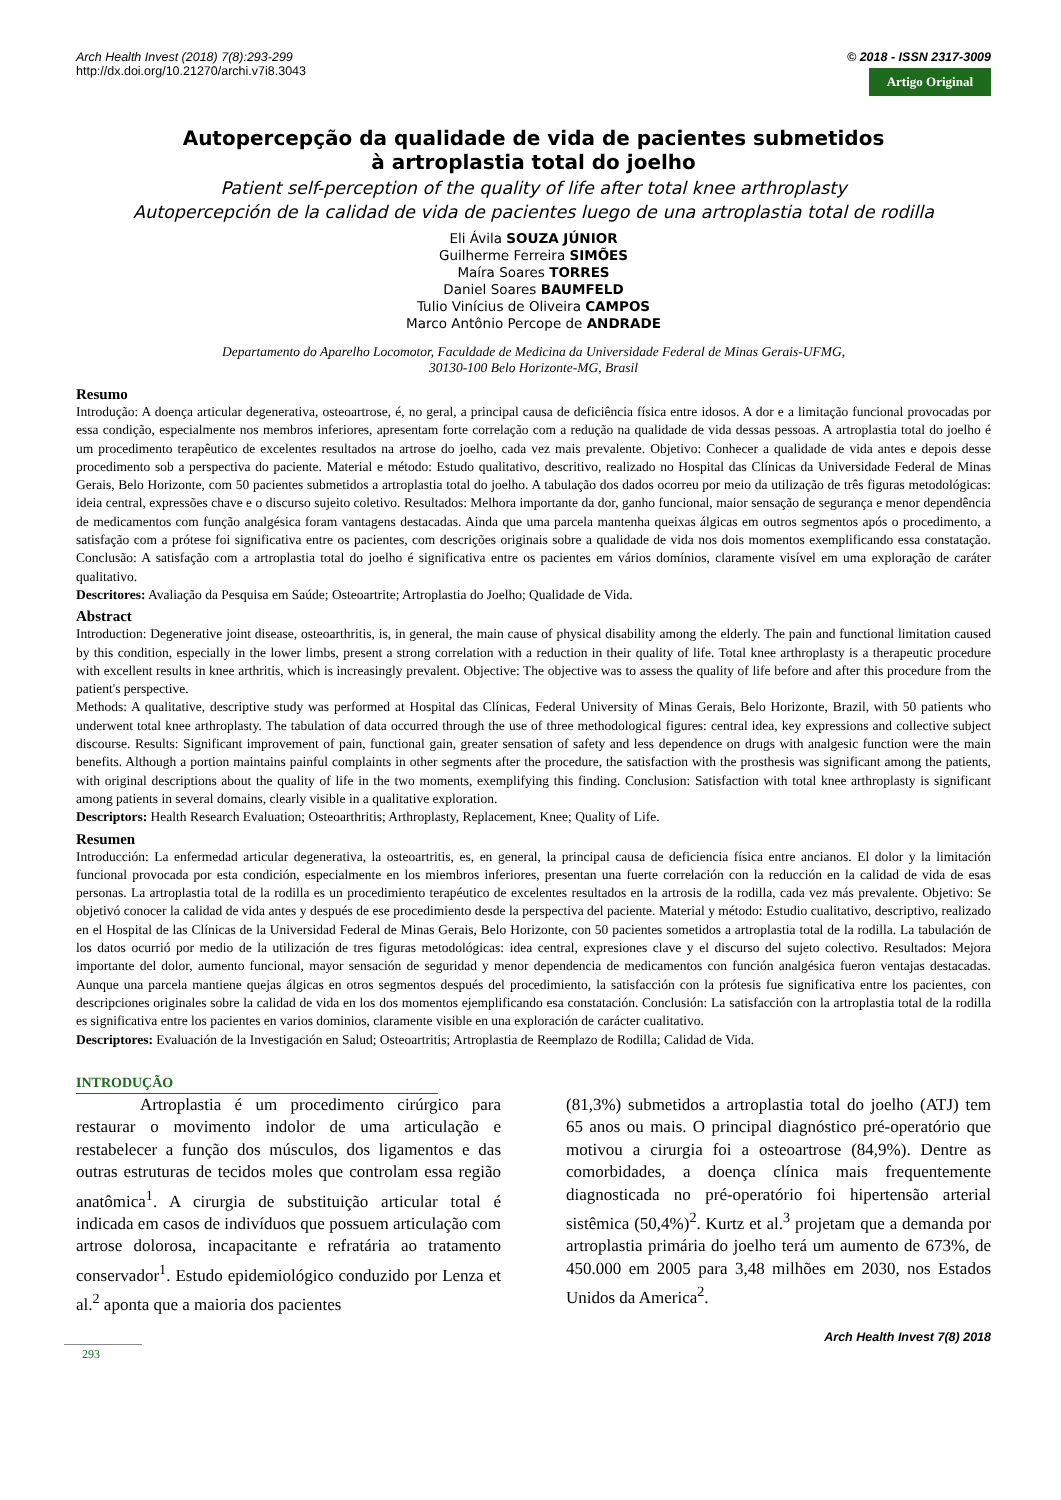Arch Health Invest (2018) 7(8):293-299
http://dx.doi.org/10.21270/archi.v7i8.3043
© 2018 - ISSN 2317-3009
Artigo Original
Autopercepção da qualidade de vida de pacientes submetidos
à artroplastia total do joelho
Patient self-perception of the quality of life after total knee arthroplasty
Autopercepción de la calidad de vida de pacientes luego de una artroplastia total de rodilla
Eli Ávila SOUZA JÚNIOR
Guilherme Ferreira SIMÕES
Maíra Soares TORRES
Daniel Soares BAUMFELD
Tulio Vinícius de Oliveira CAMPOS
Marco Antônio Percope de ANDRADE
Departamento do Aparelho Locomotor, Faculdade de Medicina da Universidade Federal de Minas Gerais-UFMG,
30130-100 Belo Horizonte-MG, Brasil
Resumo
Introdução: A doença articular degenerativa, osteoartrose, é, no geral, a principal causa de deficiência física entre idosos. A dor e a limitação funcional provocadas por essa condição, especialmente nos membros inferiores, apresentam forte correlação com a redução na qualidade de vida dessas pessoas. A artroplastia total do joelho é um procedimento terapêutico de excelentes resultados na artrose do joelho, cada vez mais prevalente. Objetivo: Conhecer a qualidade de vida antes e depois desse procedimento sob a perspectiva do paciente. Material e método: Estudo qualitativo, descritivo, realizado no Hospital das Clínicas da Universidade Federal de Minas Gerais, Belo Horizonte, com 50 pacientes submetidos a artroplastia total do joelho. A tabulação dos dados ocorreu por meio da utilização de três figuras metodológicas: ideia central, expressões chave e o discurso sujeito coletivo. Resultados: Melhora importante da dor, ganho funcional, maior sensação de segurança e menor dependência de medicamentos com função analgésica foram vantagens destacadas. Ainda que uma parcela mantenha queixas álgicas em outros segmentos após o procedimento, a satisfação com a prótese foi significativa entre os pacientes, com descrições originais sobre a qualidade de vida nos dois momentos exemplificando essa constatação. Conclusão: A satisfação com a artroplastia total do joelho é significativa entre os pacientes em vários domínios, claramente visível em uma exploração de caráter qualitativo.
Descritores: Avaliação da Pesquisa em Saúde; Osteoartrite; Artroplastia do Joelho; Qualidade de Vida.
Abstract
Introduction: Degenerative joint disease, osteoarthritis, is, in general, the main cause of physical disability among the elderly. The pain and functional limitation caused by this condition, especially in the lower limbs, present a strong correlation with a reduction in their quality of life. Total knee arthroplasty is a therapeutic procedure with excellent results in knee arthritis, which is increasingly prevalent. Objective: The objective was to assess the quality of life before and after this procedure from the patient's perspective.
Methods: A qualitative, descriptive study was performed at Hospital das Clínicas, Federal University of Minas Gerais, Belo Horizonte, Brazil, with 50 patients who underwent total knee arthroplasty. The tabulation of data occurred through the use of three methodological figures: central idea, key expressions and collective subject discourse. Results: Significant improvement of pain, functional gain, greater sensation of safety and less dependence on drugs with analgesic function were the main benefits. Although a portion maintains painful complaints in other segments after the procedure, the satisfaction with the prosthesis was significant among the patients, with original descriptions about the quality of life in the two moments, exemplifying this finding. Conclusion: Satisfaction with total knee arthroplasty is significant among patients in several domains, clearly visible in a qualitative exploration.
Descriptors: Health Research Evaluation; Osteoarthritis; Arthroplasty, Replacement, Knee; Quality of Life.
Resumen
Introducción: La enfermedad articular degenerativa, la osteoartritis, es, en general, la principal causa de deficiencia física entre ancianos. El dolor y la limitación funcional provocada por esta condición, especialmente en los miembros inferiores, presentan una fuerte correlación con la reducción en la calidad de vida de esas personas. La artroplastia total de la rodilla es un procedimiento terapéutico de excelentes resultados en la artrosis de la rodilla, cada vez más prevalente. Objetivo: Se objetivó conocer la calidad de vida antes y después de ese procedimiento desde la perspectiva del paciente. Material y método: Estudio cualitativo, descriptivo, realizado en el Hospital de las Clínicas de la Universidad Federal de Minas Gerais, Belo Horizonte, con 50 pacientes sometidos a artroplastia total de la rodilla. La tabulación de los datos ocurrió por medio de la utilización de tres figuras metodológicas: idea central, expresiones clave y el discurso del sujeto colectivo. Resultados: Mejora importante del dolor, aumento funcional, mayor sensación de seguridad y menor dependencia de medicamentos con función analgésica fueron ventajas destacadas. Aunque una parcela mantiene quejas álgicas en otros segmentos después del procedimiento, la satisfacción con la prótesis fue significativa entre los pacientes, con descripciones originales sobre la calidad de vida en los dos momentos ejemplificando esa constatación. Conclusión: La satisfacción con la artroplastia total de la rodilla es significativa entre los pacientes en varios dominios, claramente visible en una exploración de carácter cualitativo.
Descriptores: Evaluación de la Investigación en Salud; Osteoartritis; Artroplastia de Reemplazo de Rodilla; Calidad de Vida.
INTRODUÇÃO
Artroplastia é um procedimento cirúrgico para restaurar o movimento indolor de uma articulação e restabelecer a função dos músculos, dos ligamentos e das outras estruturas de tecidos moles que controlam essa região anatômica<sup>1</sup>. A cirurgia de substituição articular total é indicada em casos de indivíduos que possuem articulação com artrose dolorosa, incapacitante e refratária ao tratamento conservador<sup>1</sup>. Estudo epidemiológico conduzido por Lenza et al.<sup>2</sup> aponta que a maioria dos pacientes
(81,3%) submetidos a artroplastia total do joelho (ATJ) tem 65 anos ou mais. O principal diagnóstico pré-operatório que motivou a cirurgia foi a osteoartrose (84,9%). Dentre as comorbidades, a doença clínica mais frequentemente diagnosticada no pré-operatório foi hipertensão arterial sistêmica (50,4%)<sup>2</sup>. Kurtz et al.<sup>3</sup> projetam que a demanda por artroplastia primária do joelho terá um aumento de 673%, de 450.000 em 2005 para 3,48 milhões em 2030, nos Estados Unidos da America<sup>2</sup>.
Arch Health Invest 7(8) 2018
293